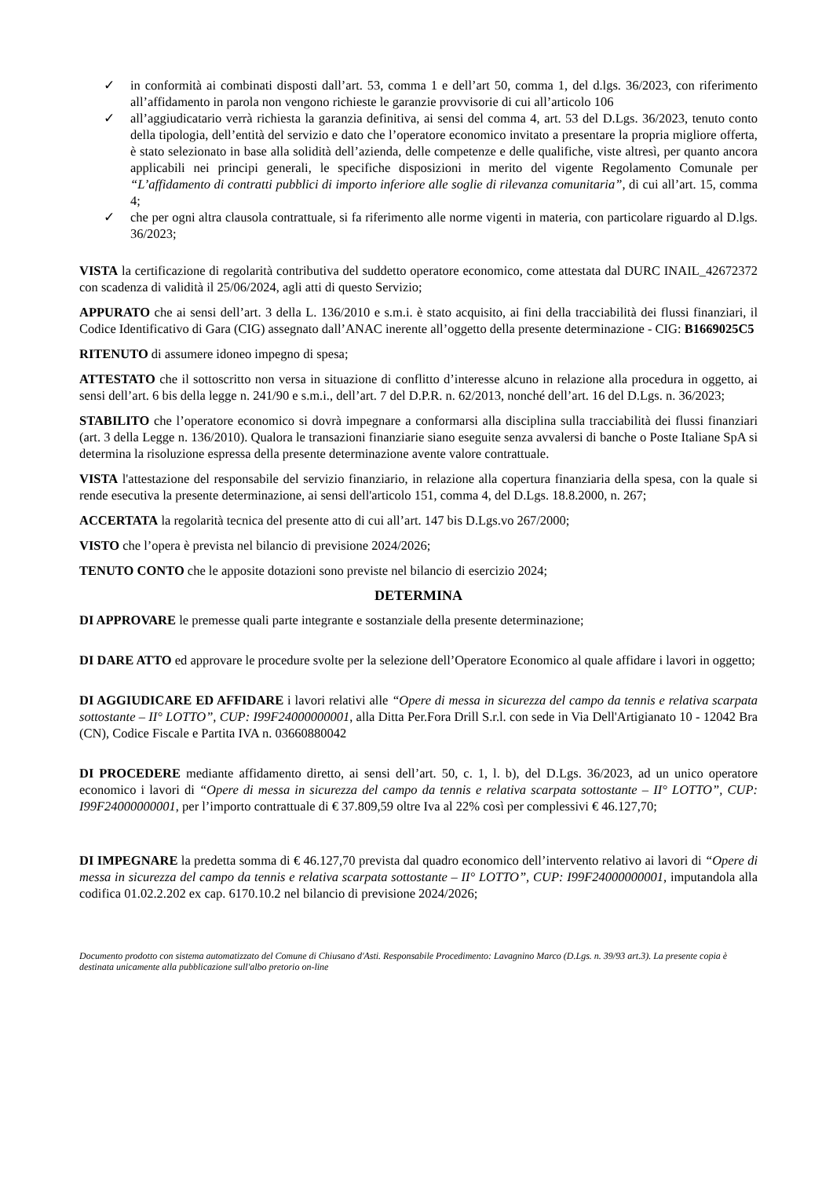✓ in conformità ai combinati disposti dall’art. 53, comma 1 e dell’art 50, comma 1, del d.lgs. 36/2023, con riferimento all’affidamento in parola non vengono richieste le garanzie provvisorie di cui all’articolo 106
✓ all’aggiudicatario verrà richiesta la garanzia definitiva, ai sensi del comma 4, art. 53 del D.Lgs. 36/2023, tenuto conto della tipologia, dell’entità del servizio e dato che l’operatore economico invitato a presentare la propria migliore offerta, è stato selezionato in base alla solidità dell’azienda, delle competenze e delle qualifiche, viste altresì, per quanto ancora applicabili nei principi generali, le specifiche disposizioni in merito del vigente Regolamento Comunale per “L’affidamento di contratti pubblici di importo inferiore alle soglie di rilevanza comunitaria”, di cui all’art. 15, comma 4;
✓ che per ogni altra clausola contrattuale, si fa riferimento alle norme vigenti in materia, con particolare riguardo al D.lgs. 36/2023;
VISTA la certificazione di regolarità contributiva del suddetto operatore economico, come attestata dal DURC INAIL_42672372 con scadenza di validità il 25/06/2024, agli atti di questo Servizio;
APPURATO che ai sensi dell’art. 3 della L. 136/2010 e s.m.i. è stato acquisito, ai fini della tracciabilità dei flussi finanziari, il Codice Identificativo di Gara (CIG) assegnato dall’ANAC inerente all’oggetto della presente determinazione - CIG: B1669025C5
RITENUTO di assumere idoneo impegno di spesa;
ATTESTATO che il sottoscritto non versa in situazione di conflitto d’interesse alcuno in relazione alla procedura in oggetto, ai sensi dell’art. 6 bis della legge n. 241/90 e s.m.i., dell’art. 7 del D.P.R. n. 62/2013, nonché dell’art. 16 del D.Lgs. n. 36/2023;
STABILITO che l’operatore economico si dovrà impegnare a conformarsi alla disciplina sulla tracciabilità dei flussi finanziari (art. 3 della Legge n. 136/2010). Qualora le transazioni finanziarie siano eseguite senza avvalersi di banche o Poste Italiane SpA si determina la risoluzione espressa della presente determinazione avente valore contrattuale.
VISTA l'attestazione del responsabile del servizio finanziario, in relazione alla copertura finanziaria della spesa, con la quale si rende esecutiva la presente determinazione, ai sensi dell'articolo 151, comma 4, del D.Lgs. 18.8.2000, n. 267;
ACCERTATA la regolarità tecnica del presente atto di cui all’art. 147 bis D.Lgs.vo 267/2000;
VISTO che l’opera è prevista nel bilancio di previsione 2024/2026;
TENUTO CONTO che le apposite dotazioni sono previste nel bilancio di esercizio 2024;
DETERMINA
DI APPROVARE le premesse quali parte integrante e sostanziale della presente determinazione;
DI DARE ATTO ed approvare le procedure svolte per la selezione dell’Operatore Economico al quale affidare i lavori in oggetto;
DI AGGIUDICARE ED AFFIDARE i lavori relativi alle “Opere di messa in sicurezza del campo da tennis e relativa scarpata sottostante – II° LOTTO”, CUP: I99F24000000001, alla Ditta Per.Fora Drill S.r.l. con sede in Via Dell'Artigianato 10 - 12042 Bra (CN), Codice Fiscale e Partita IVA n. 03660880042
DI PROCEDERE mediante affidamento diretto, ai sensi dell’art. 50, c. 1, l. b), del D.Lgs. 36/2023, ad un unico operatore economico i lavori di “Opere di messa in sicurezza del campo da tennis e relativa scarpata sottostante – II° LOTTO”, CUP: I99F24000000001, per l’importo contrattuale di € 37.809,59 oltre Iva al 22% così per complessivi € 46.127,70;
DI IMPEGNARE la predetta somma di € 46.127,70 prevista dal quadro economico dell’intervento relativo ai lavori di “Opere di messa in sicurezza del campo da tennis e relativa scarpata sottostante – II° LOTTO”, CUP: I99F24000000001, imputandola alla codifica 01.02.2.202 ex cap. 6170.10.2 nel bilancio di previsione 2024/2026;
Documento prodotto con sistema automatizzato del Comune di Chiusano d'Asti. Responsabile Procedimento: Lavagnino Marco (D.Lgs. n. 39/93 art.3). La presente copia è destinata unicamente alla pubblicazione sull'albo pretorio on-line